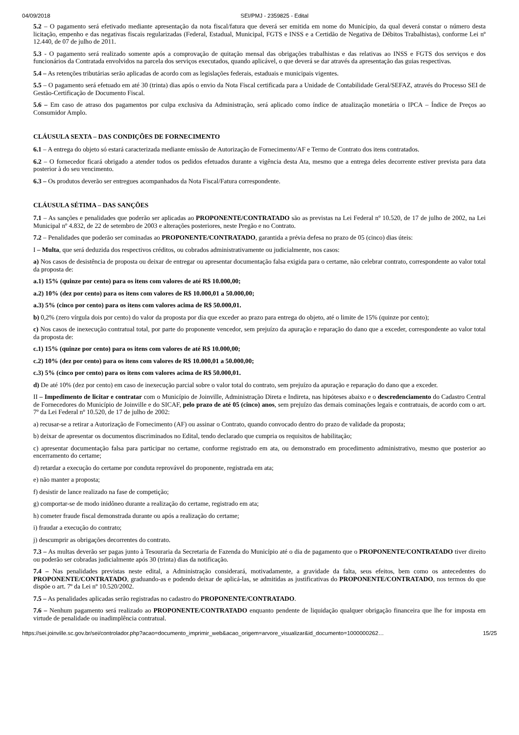04/09/2018 SEI/PMJ - 2359825 - Edital
5.2 – O pagamento será efetivado mediante apresentação da nota fiscal/fatura que deverá ser emitida em nome do Município, da qual deverá constar o número desta licitação, empenho e das negativas fiscais regularizadas (Federal, Estadual, Municipal, FGTS e INSS e a Certidão de Negativa de Débitos Trabalhistas), conforme Lei nº 12.440, de 07 de julho de 2011.
5.3 - O pagamento será realizado somente após a comprovação de quitação mensal das obrigações trabalhistas e das relativas ao INSS e FGTS dos serviços e dos funcionários da Contratada envolvidos na parcela dos serviços executados, quando aplicável, o que deverá se dar através da apresentação das guias respectivas.
5.4 – As retenções tributárias serão aplicadas de acordo com as legislações federais, estaduais e municipais vigentes.
5.5 – O pagamento será efetuado em até 30 (trinta) dias após o envio da Nota Fiscal certificada para a Unidade de Contabilidade Geral/SEFAZ, através do Processo SEI de Gestão-Certificação de Documento Fiscal.
5.6 – Em caso de atraso dos pagamentos por culpa exclusiva da Administração, será aplicado como índice de atualização monetária o IPCA – Índice de Preços ao Consumidor Amplo.
CLÁUSULA SEXTA – DAS CONDIÇÕES DE FORNECIMENTO
6.1 – A entrega do objeto só estará caracterizada mediante emissão de Autorização de Fornecimento/AF e Termo de Contrato dos itens contratados.
6.2 – O fornecedor ficará obrigado a atender todos os pedidos efetuados durante a vigência desta Ata, mesmo que a entrega deles decorrente estiver prevista para data posterior à do seu vencimento.
6.3 – Os produtos deverão ser entregues acompanhados da Nota Fiscal/Fatura correspondente.
CLÁUSULA SÉTIMA – DAS SANÇÕES
7.1 – As sanções e penalidades que poderão ser aplicadas ao PROPONENTE/CONTRATADO são as previstas na Lei Federal nº 10.520, de 17 de julho de 2002, na Lei Municipal nº 4.832, de 22 de setembro de 2003 e alterações posteriores, neste Pregão e no Contrato.
7.2 – Penalidades que poderão ser cominadas ao PROPONENTE/CONTRATADO, garantida a prévia defesa no prazo de 05 (cinco) dias úteis:
I – Multa, que será deduzida dos respectivos créditos, ou cobrados administrativamente ou judicialmente, nos casos:
a) Nos casos de desistência de proposta ou deixar de entregar ou apresentar documentação falsa exigida para o certame, não celebrar contrato, correspondente ao valor total da proposta de:
a.1) 15% (quinze por cento) para os itens com valores de até R$ 10.000,00;
a.2) 10% (dez por cento) para os itens com valores de R$ 10.000,01 a 50.000,00;
a.3) 5% (cinco por cento) para os itens com valores acima de R$ 50.000,01.
b) 0,2% (zero vírgula dois por cento) do valor da proposta por dia que exceder ao prazo para entrega do objeto, até o limite de 15% (quinze por cento);
c) Nos casos de inexecução contratual total, por parte do proponente vencedor, sem prejuízo da apuração e reparação do dano que a exceder, correspondente ao valor total da proposta de:
c.1) 15% (quinze por cento) para os itens com valores de até R$ 10.000,00;
c.2) 10% (dez por cento) para os itens com valores de R$ 10.000,01 a 50.000,00;
c.3) 5% (cinco por cento) para os itens com valores acima de R$ 50.000,01.
d) De até 10% (dez por cento) em caso de inexecução parcial sobre o valor total do contrato, sem prejuízo da apuração e reparação do dano que a exceder.
II – Impedimento de licitar e contratar com o Município de Joinville, Administração Direta e Indireta, nas hipóteses abaixo e o descredenciamento do Cadastro Central de Fornecedores do Município de Joinville e do SICAF, pelo prazo de até 05 (cinco) anos, sem prejuízo das demais cominações legais e contratuais, de acordo com o art. 7º da Lei Federal nº 10.520, de 17 de julho de 2002:
a) recusar-se a retirar a Autorização de Fornecimento (AF) ou assinar o Contrato, quando convocado dentro do prazo de validade da proposta;
b) deixar de apresentar os documentos discriminados no Edital, tendo declarado que cumpria os requisitos de habilitação;
c) apresentar documentação falsa para participar no certame, conforme registrado em ata, ou demonstrado em procedimento administrativo, mesmo que posterior ao encerramento do certame;
d) retardar a execução do certame por conduta reprovável do proponente, registrada em ata;
e) não manter a proposta;
f) desistir de lance realizado na fase de competição;
g) comportar-se de modo inidôneo durante a realização do certame, registrado em ata;
h) cometer fraude fiscal demonstrada durante ou após a realização do certame;
i) fraudar a execução do contrato;
j) descumprir as obrigações decorrentes do contrato.
7.3 – As multas deverão ser pagas junto à Tesouraria da Secretaria de Fazenda do Município até o dia de pagamento que o PROPONENTE/CONTRATADO tiver direito ou poderão ser cobradas judicialmente após 30 (trinta) dias da notificação.
7.4 – Nas penalidades previstas neste edital, a Administração considerará, motivadamente, a gravidade da falta, seus efeitos, bem como os antecedentes do PROPONENTE/CONTRATADO, graduando-as e podendo deixar de aplicá-las, se admitidas as justificativas do PROPONENTE/CONTRATADO, nos termos do que dispõe o art. 7º da Lei nº 10.520/2002.
7.5 – As penalidades aplicadas serão registradas no cadastro do PROPONENTE/CONTRATADO.
7.6 – Nenhum pagamento será realizado ao PROPONENTE/CONTRATADO enquanto pendente de liquidação qualquer obrigação financeira que lhe for imposta em virtude de penalidade ou inadimplência contratual.
https://sei.joinville.sc.gov.br/sei/controlador.php?acao=documento_imprimir_web&acao_origem=arvore_visualizar&id_documento=1000000262… 15/25